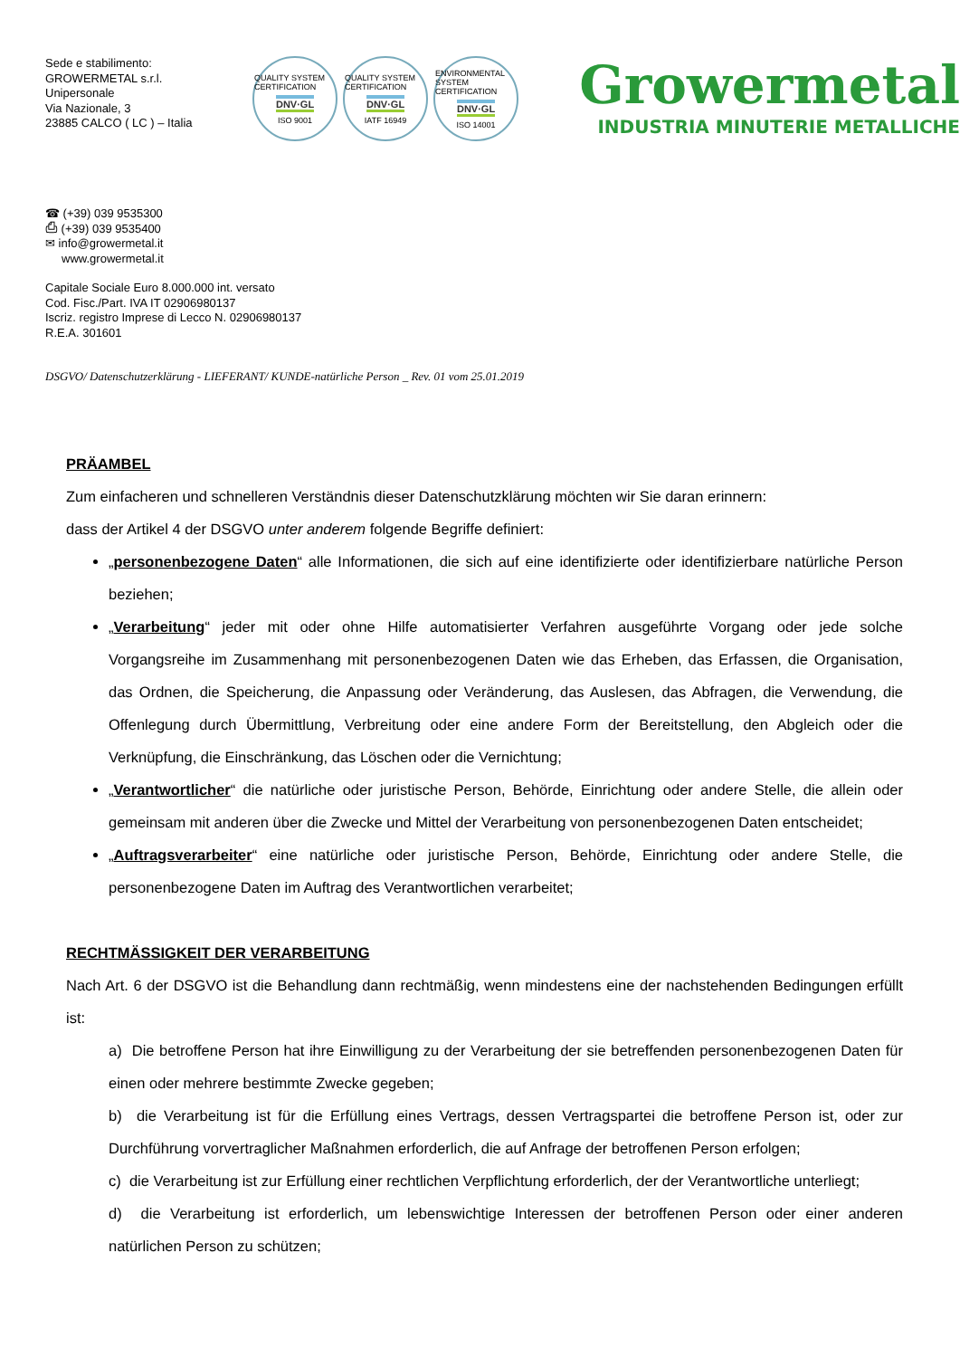Sede e stabilimento:
GROWERMETAL s.r.l.
Unipersonale
Via Nazionale, 3
23885 CALCO ( LC ) – Italia
QUALITY SYSTEM CERTIFICATION
DNV·GL
ISO 9001
QUALITY SYSTEM CERTIFICATION
DNV·GL
IATF 16949
ENVIRONMENTAL SYSTEM CERTIFICATION
DNV·GL
ISO 14001
Growermetal
INDUSTRIA MINUTERIE METALLICHE
☎ (+39) 039 9535300
⎙ (+39) 039 9535400
✉ info@growermetal.it
www.growermetal.it
Capitale Sociale Euro 8.000.000 int. versato
Cod. Fisc./Part. IVA IT 02906980137
Iscriz. registro Imprese di Lecco N. 02906980137
R.E.A. 301601
DSGVO/ Datenschutzerklärung - LIEFERANT/ KUNDE-natürliche Person _ Rev. 01 vom 25.01.2019
PRÄAMBEL
Zum einfacheren und schnelleren Verständnis dieser Datenschutzklärung möchten wir Sie daran erinnern:
dass der Artikel 4 der DSGVO unter anderem folgende Begriffe definiert:
„personenbezogene Daten“ alle Informationen, die sich auf eine identifizierte oder identifizierbare natürliche Person beziehen;
„Verarbeitung“ jeder mit oder ohne Hilfe automatisierter Verfahren ausgeführte Vorgang oder jede solche Vorgangsreihe im Zusammenhang mit personenbezogenen Daten wie das Erheben, das Erfassen, die Organisation, das Ordnen, die Speicherung, die Anpassung oder Veränderung, das Auslesen, das Abfragen, die Verwendung, die Offenlegung durch Übermittlung, Verbreitung oder eine andere Form der Bereitstellung, den Abgleich oder die Verknüpfung, die Einschränkung, das Löschen oder die Vernichtung;
„Verantwortlicher“ die natürliche oder juristische Person, Behörde, Einrichtung oder andere Stelle, die allein oder gemeinsam mit anderen über die Zwecke und Mittel der Verarbeitung von personenbezogenen Daten entscheidet;
„Auftragsverarbeiter“ eine natürliche oder juristische Person, Behörde, Einrichtung oder andere Stelle, die personenbezogene Daten im Auftrag des Verantwortlichen verarbeitet;
RECHTMÄSSIGKEIT DER VERARBEITUNG
Nach Art. 6 der DSGVO ist die Behandlung dann rechtmäßig, wenn mindestens eine der nachstehenden Bedingungen erfüllt ist:
a) Die betroffene Person hat ihre Einwilligung zu der Verarbeitung der sie betreffenden personenbezogenen Daten für einen oder mehrere bestimmte Zwecke gegeben;
b) die Verarbeitung ist für die Erfüllung eines Vertrags, dessen Vertragspartei die betroffene Person ist, oder zur Durchführung vorvertraglicher Maßnahmen erforderlich, die auf Anfrage der betroffenen Person erfolgen;
c) die Verarbeitung ist zur Erfüllung einer rechtlichen Verpflichtung erforderlich, der der Verantwortliche unterliegt;
d) die Verarbeitung ist erforderlich, um lebenswichtige Interessen der betroffenen Person oder einer anderen natürlichen Person zu schützen;